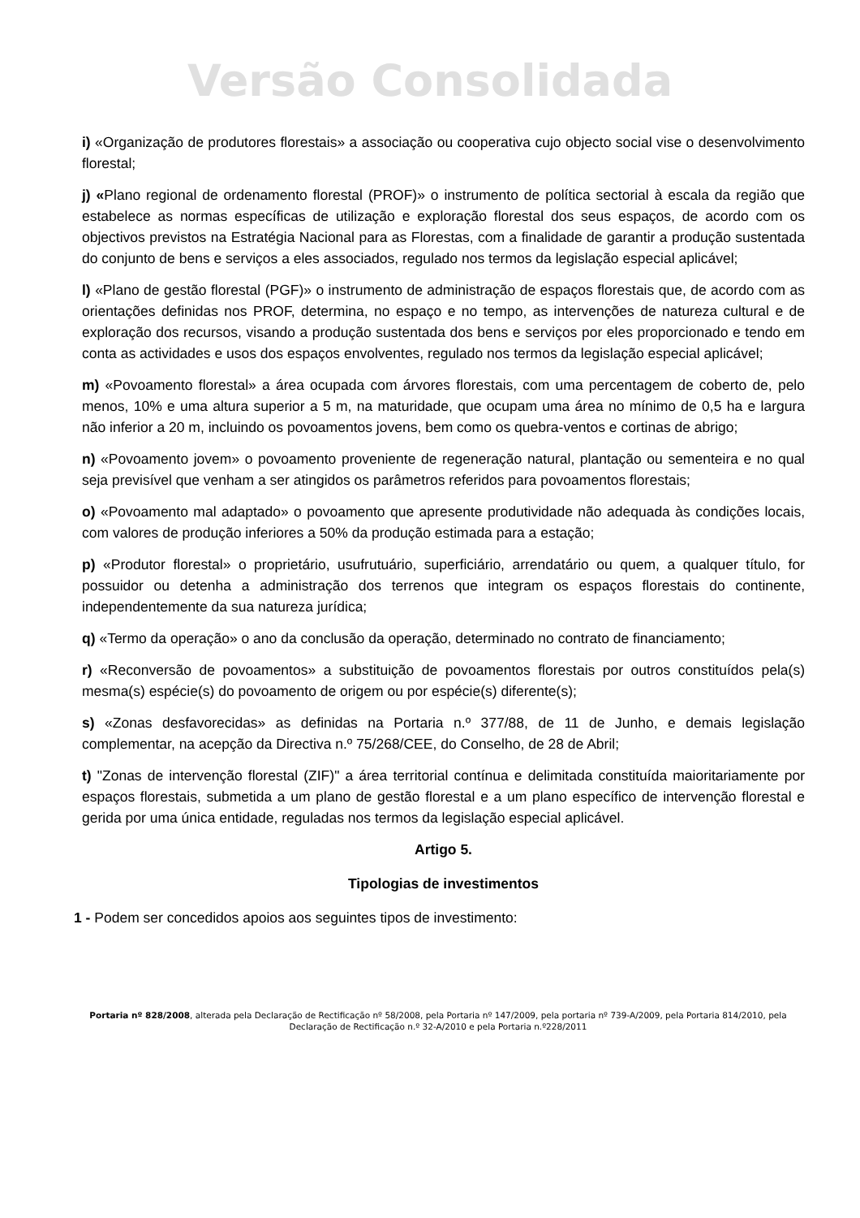Versão Consolidada
i) «Organização de produtores florestais» a associação ou cooperativa cujo objecto social vise o desenvolvimento florestal;
j) «Plano regional de ordenamento florestal (PROF)» o instrumento de política sectorial à escala da região que estabelece as normas específicas de utilização e exploração florestal dos seus espaços, de acordo com os objectivos previstos na Estratégia Nacional para as Florestas, com a finalidade de garantir a produção sustentada do conjunto de bens e serviços a eles associados, regulado nos termos da legislação especial aplicável;
l) «Plano de gestão florestal (PGF)» o instrumento de administração de espaços florestais que, de acordo com as orientações definidas nos PROF, determina, no espaço e no tempo, as intervenções de natureza cultural e de exploração dos recursos, visando a produção sustentada dos bens e serviços por eles proporcionado e tendo em conta as actividades e usos dos espaços envolventes, regulado nos termos da legislação especial aplicável;
m) «Povoamento florestal» a área ocupada com árvores florestais, com uma percentagem de coberto de, pelo menos, 10% e uma altura superior a 5 m, na maturidade, que ocupam uma área no mínimo de 0,5 ha e largura não inferior a 20 m, incluindo os povoamentos jovens, bem como os quebra-ventos e cortinas de abrigo;
n) «Povoamento jovem» o povoamento proveniente de regeneração natural, plantação ou sementeira e no qual seja previsível que venham a ser atingidos os parâmetros referidos para povoamentos florestais;
o) «Povoamento mal adaptado» o povoamento que apresente produtividade não adequada às condições locais, com valores de produção inferiores a 50% da produção estimada para a estação;
p) «Produtor florestal» o proprietário, usufrutuário, superficiário, arrendatário ou quem, a qualquer título, for possuidor ou detenha a administração dos terrenos que integram os espaços florestais do continente, independentemente da sua natureza jurídica;
q) «Termo da operação» o ano da conclusão da operação, determinado no contrato de financiamento;
r) «Reconversão de povoamentos» a substituição de povoamentos florestais por outros constituídos pela(s) mesma(s) espécie(s) do povoamento de origem ou por espécie(s) diferente(s);
s) «Zonas desfavorecidas» as definidas na Portaria n.º 377/88, de 11 de Junho, e demais legislação complementar, na acepção da Directiva n.º 75/268/CEE, do Conselho, de 28 de Abril;
t) "Zonas de intervenção florestal (ZIF)" a área territorial contínua e delimitada constituída maioritariamente por espaços florestais, submetida a um plano de gestão florestal e a um plano específico de intervenção florestal e gerida por uma única entidade, reguladas nos termos da legislação especial aplicável.
Artigo 5.
Tipologias de investimentos
1 - Podem ser concedidos apoios aos seguintes tipos de investimento:
Portaria nº 828/2008, alterada pela Declaração de Rectificação nº 58/2008, pela Portaria nº 147/2009, pela portaria nº 739-A/2009, pela Portaria 814/2010, pela Declaração de Rectificação n.º 32-A/2010 e pela Portaria n.º228/2011